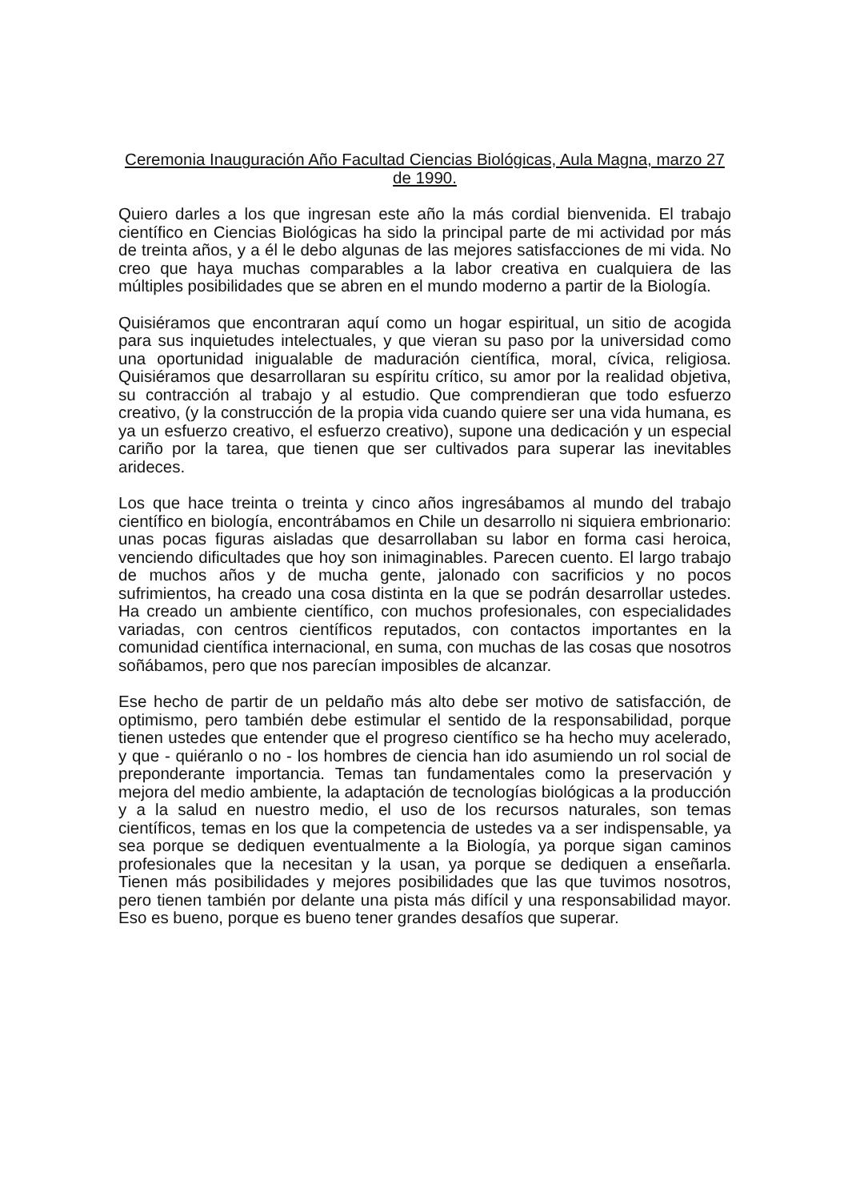Ceremonia Inauguración Año Facultad Ciencias Biológicas, Aula Magna, marzo 27 de 1990.
Quiero darles a los que ingresan este año la más cordial bienvenida. El trabajo científico en Ciencias Biológicas ha sido la principal parte de mi actividad por más de treinta años, y a él le debo algunas de las mejores satisfacciones de mi vida. No creo que haya muchas comparables a la labor creativa en cualquiera de las múltiples posibilidades que se abren en el mundo moderno a partir de la Biología.
Quisiéramos que encontraran aquí como un hogar espiritual, un sitio de acogida para sus inquietudes intelectuales, y que vieran su paso por la universidad como una oportunidad inigualable de maduración científica, moral, cívica, religiosa. Quisiéramos que desarrollaran su espíritu crítico, su amor por la realidad objetiva, su contracción al trabajo y al estudio. Que comprendieran que todo esfuerzo creativo, (y la construcción de la propia vida cuando quiere ser una vida humana, es ya un esfuerzo creativo, el esfuerzo creativo), supone una dedicación y un especial cariño por la tarea, que tienen que ser cultivados para superar las inevitables arideces.
Los que hace treinta o treinta y cinco años ingresábamos al mundo del trabajo científico en biología, encontrábamos en Chile un desarrollo ni siquiera embrionario: unas pocas figuras aisladas que desarrollaban su labor en forma casi heroica, venciendo dificultades que hoy son inimaginables. Parecen cuento. El largo trabajo de muchos años y de mucha gente, jalonado con sacrificios y no pocos sufrimientos, ha creado una cosa distinta en la que se podrán desarrollar ustedes. Ha creado un ambiente científico, con muchos profesionales, con especialidades variadas, con centros científicos reputados, con contactos importantes en la comunidad científica internacional, en suma, con muchas de las cosas que nosotros soñábamos, pero que nos parecían imposibles de alcanzar.
Ese hecho de partir de un peldaño más alto debe ser motivo de satisfacción, de optimismo, pero también debe estimular el sentido de la responsabilidad, porque tienen ustedes que entender que el progreso científico se ha hecho muy acelerado, y que - quiéranlo o no - los hombres de ciencia han ido asumiendo un rol social de preponderante importancia. Temas tan fundamentales como la preservación y mejora del medio ambiente, la adaptación de tecnologías biológicas a la producción y a la salud en nuestro medio, el uso de los recursos naturales, son temas científicos, temas en los que la competencia de ustedes va a ser indispensable, ya sea porque se dediquen eventualmente a la Biología, ya porque sigan caminos profesionales que la necesitan y la usan, ya porque se dediquen a enseñarla. Tienen más posibilidades y mejores posibilidades que las que tuvimos nosotros, pero tienen también por delante una pista más difícil y una responsabilidad mayor. Eso es bueno, porque es bueno tener grandes desafíos que superar.